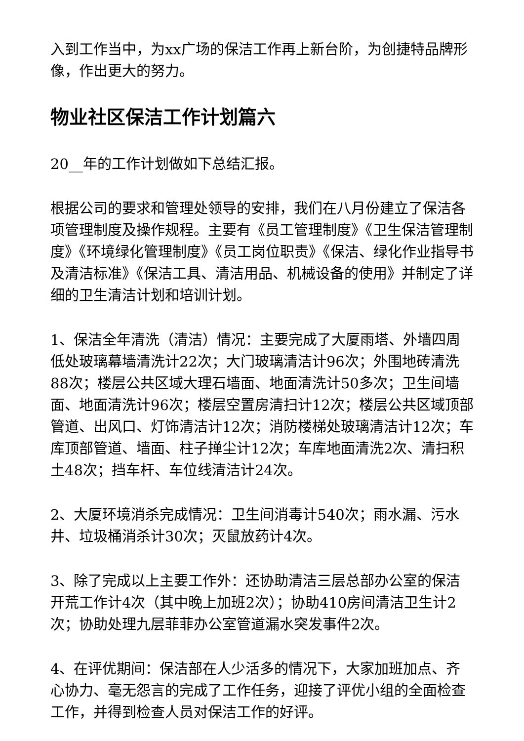入到工作当中，为xx广场的保洁工作再上新台阶，为创捷特品牌形像，作出更大的努力。
物业社区保洁工作计划篇六
20__年的工作计划做如下总结汇报。
根据公司的要求和管理处领导的安排，我们在八月份建立了保洁各项管理制度及操作规程。主要有《员工管理制度》《卫生保洁管理制度》《环境绿化管理制度》《员工岗位职责》《保洁、绿化作业指导书及清洁标准》《保洁工具、清洁用品、机械设备的使用》并制定了详细的卫生清洁计划和培训计划。
1、保洁全年清洗（清洁）情况：主要完成了大厦雨塔、外墙四周低处玻璃幕墙清洗计22次；大门玻璃清洁计96次；外围地砖清洗88次；楼层公共区域大理石墙面、地面清洗计50多次；卫生间墙面、地面清洗计96次；楼层空置房清扫计12次；楼层公共区域顶部管道、出风口、灯饰清洁计12次；消防楼梯处玻璃清洁计12次；车库顶部管道、墙面、柱子掸尘计12次；车库地面清洗2次、清扫积土48次；挡车杆、车位线清洁计24次。
2、大厦环境消杀完成情况：卫生间消毒计540次；雨水漏、污水井、垃圾桶消杀计30次；灭鼠放药计4次。
3、除了完成以上主要工作外：还协助清洁三层总部办公室的保洁开荒工作计4次（其中晚上加班2次）；协助410房间清洁卫生计2次；协助处理九层菲菲办公室管道漏水突发事件2次。
4、在评优期间：保洁部在人少活多的情况下，大家加班加点、齐心协力、毫无怨言的完成了工作任务，迎接了评优小组的全面检查工作，并得到检查人员对保洁工作的好评。